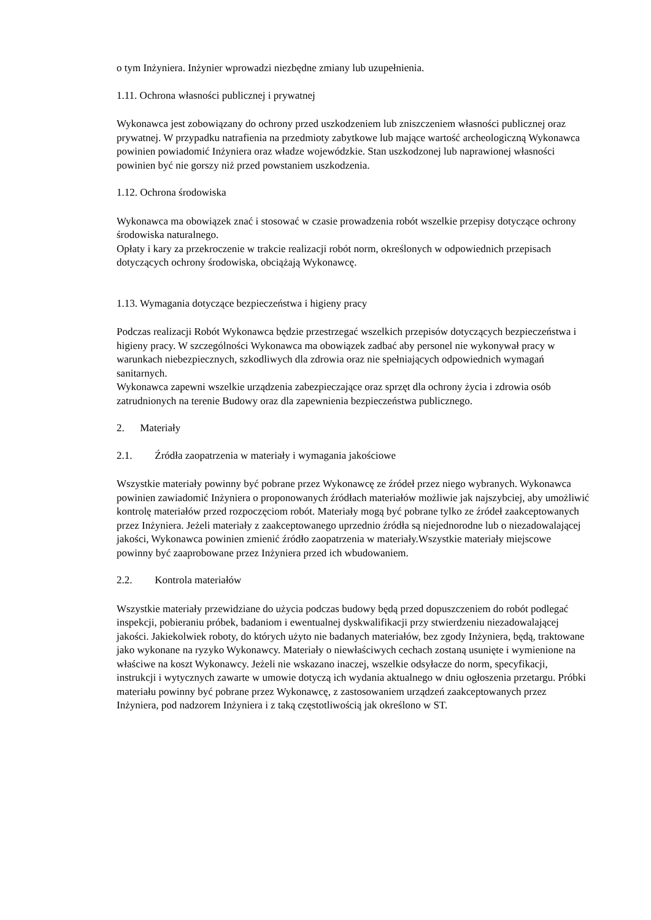o tym Inżyniera. Inżynier wprowadzi niezbędne zmiany lub uzupełnienia.
1.11. Ochrona własności publicznej i prywatnej
Wykonawca jest zobowiązany do ochrony przed uszkodzeniem lub zniszczeniem własności publicznej oraz prywatnej. W przypadku natrafienia na przedmioty zabytkowe lub mające wartość archeologiczną Wykonawca powinien powiadomić Inżyniera oraz władze wojewódzkie. Stan uszkodzonej lub naprawionej własności powinien być nie gorszy niż przed powstaniem uszkodzenia.
1.12. Ochrona środowiska
Wykonawca ma obowiązek znać i stosować w czasie prowadzenia robót wszelkie przepisy dotyczące ochrony środowiska naturalnego.
Opłaty i kary za przekroczenie w trakcie realizacji robót norm, określonych w odpowiednich przepisach dotyczących ochrony środowiska, obciążają Wykonawcę.
1.13. Wymagania dotyczące bezpieczeństwa i higieny pracy
Podczas realizacji Robót Wykonawca będzie przestrzegać wszelkich przepisów dotyczących bezpieczeństwa i higieny pracy. W szczególności Wykonawca ma obowiązek zadbać aby personel nie wykonywał pracy w warunkach niebezpiecznych, szkodliwych dla zdrowia oraz nie spełniających odpowiednich wymagań sanitarnych.
Wykonawca zapewni wszelkie urządzenia zabezpieczające oraz sprzęt dla ochrony życia i zdrowia osób zatrudnionych na terenie Budowy oraz dla zapewnienia bezpieczeństwa publicznego.
2. Materiały
2.1. Źródła zaopatrzenia w materiały i wymagania jakościowe
Wszystkie materiały powinny być pobrane przez Wykonawcę ze źródeł przez niego wybranych. Wykonawca powinien zawiadomić Inżyniera o proponowanych źródłach materiałów możliwie jak najszybciej, aby umożliwić kontrolę materiałów przed rozpoczęciom robót. Materiały mogą być pobrane tylko ze źródeł zaakceptowanych przez Inżyniera. Jeżeli materiały z zaakceptowanego uprzednio źródła są niejednorodne lub o niezadowalającej jakości, Wykonawca powinien zmienić źródło zaopatrzenia w materiały.Wszystkie materiały miejscowe powinny być zaaprobowane przez Inżyniera przed ich wbudowaniem.
2.2. Kontrola materiałów
Wszystkie materiały przewidziane do użycia podczas budowy będą przed dopuszczeniem do robót podlegać inspekcji, pobieraniu próbek, badaniom i ewentualnej dyskwalifikacji przy stwierdzeniu niezadowalającej jakości. Jakiekolwiek roboty, do których użyto nie badanych materiałów, bez zgody Inżyniera, będą, traktowane jako wykonane na ryzyko Wykonawcy. Materiały o niewłaściwych cechach zostaną usunięte i wymienione na właściwe na koszt Wykonawcy. Jeżeli nie wskazano inaczej, wszelkie odsyłacze do norm, specyfikacji, instrukcji i wytycznych zawarte w umowie dotyczą ich wydania aktualnego w dniu ogłoszenia przetargu. Próbki materiału powinny być pobrane przez Wykonawcę, z zastosowaniem urządzeń zaakceptowanych przez Inżyniera, pod nadzorem Inżyniera i z taką częstotliwością jak określono w ST.